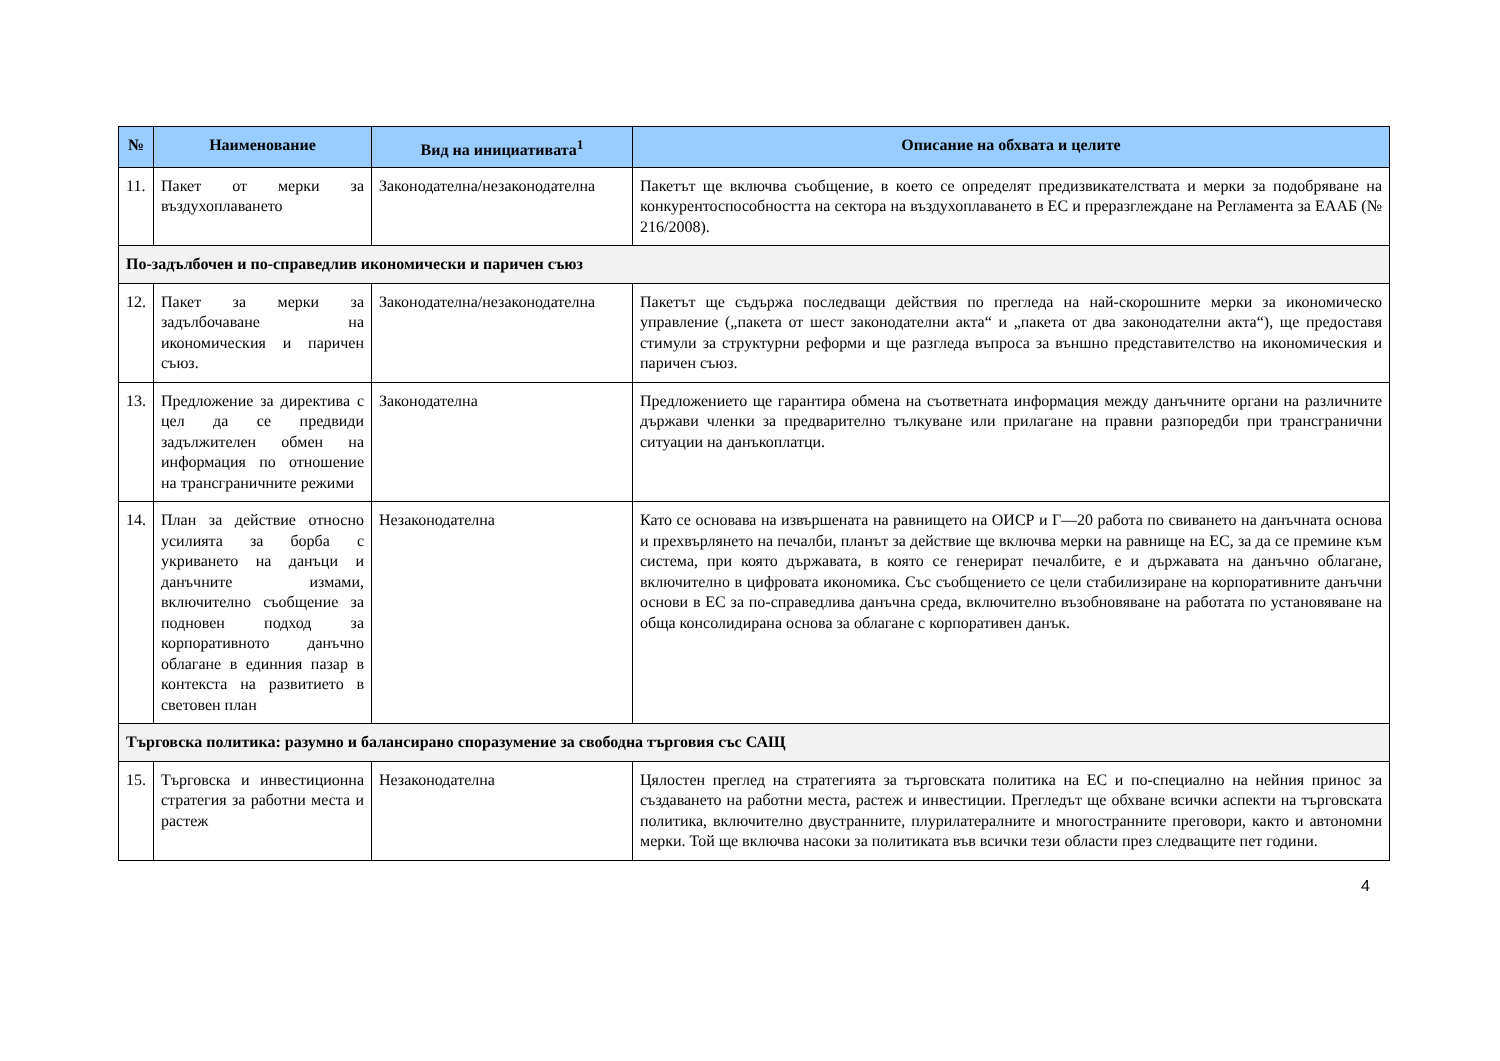| № | Наименование | Вид на инициативата<sup>1</sup> | Описание на обхвата и целите |
| --- | --- | --- | --- |
| 11. | Пакет от мерки за въздухоплаването | Законодателна/незаконодателна | Пакетът ще включва съобщение, в което се определят предизвикателствата и мерки за подобряване на конкурентоспособността на сектора на въздухоплаването в ЕС и преразглеждане на Регламента за ЕААБ (№ 216/2008). |
| По-задълбочен и по-справедлив икономически и паричен съюз | | | |
| 12. | Пакет за мерки за задълбочаване на икономическия и паричен съюз. | Законодателна/незаконодателна | Пакетът ще съдържа последващи действия по прегледа на най-скорошните мерки за икономическо управление („пакета от шест законодателни акта“ и „пакета от два законодателни акта“), ще предоставя стимули за структурни реформи и ще разгледа въпроса за външно представителство на икономическия и паричен съюз. |
| 13. | Предложение за директива с цел да се предвиди задължителен обмен на информация по отношение на трансграничните режими | Законодателна | Предложението ще гарантира обмена на съответната информация между данъчните органи на различните държави членки за предварително тълкуване или прилагане на правни разпоредби при трансгранични ситуации на данъкоплатци. |
| 14. | План за действие относно усилията за борба с укриването на данъци и данъчните измами, включително съобщение за подновен подход за корпоративното данъчно облагане в единния пазар в контекста на развитието в световен план | Незаконодателна | Като се основава на извършената на равнището на ОИСР и Г—20 работа по свиването на данъчната основа и прехвърлянето на печалби, планът за действие ще включва мерки на равнище на ЕС, за да се премине към система, при която държавата, в която се генерират печалбите, е и държавата на данъчно облагане, включително в цифровата икономика. Със съобщението се цели стабилизиране на корпоративните данъчни основи в ЕС за по-справедлива данъчна среда, включително възобновяване на работата по установяване на обща консолидирана основа за облагане с корпоративен данък. |
| Търговска политика: разумно и балансирано споразумение за свободна търговия със САЩ | | | |
| 15. | Търговска и инвестиционна стратегия за работни места и растеж | Незаконодателна | Цялостен преглед на стратегията за търговската политика на ЕС и по-специално на нейния принос за създаването на работни места, растеж и инвестиции. Прегледът ще обхване всички аспекти на търговската политика, включително двустранните, плурилатералните и многостранните преговори, както и автономни мерки. Той ще включва насоки за политиката във всички тези области през следващите пет години. |
4